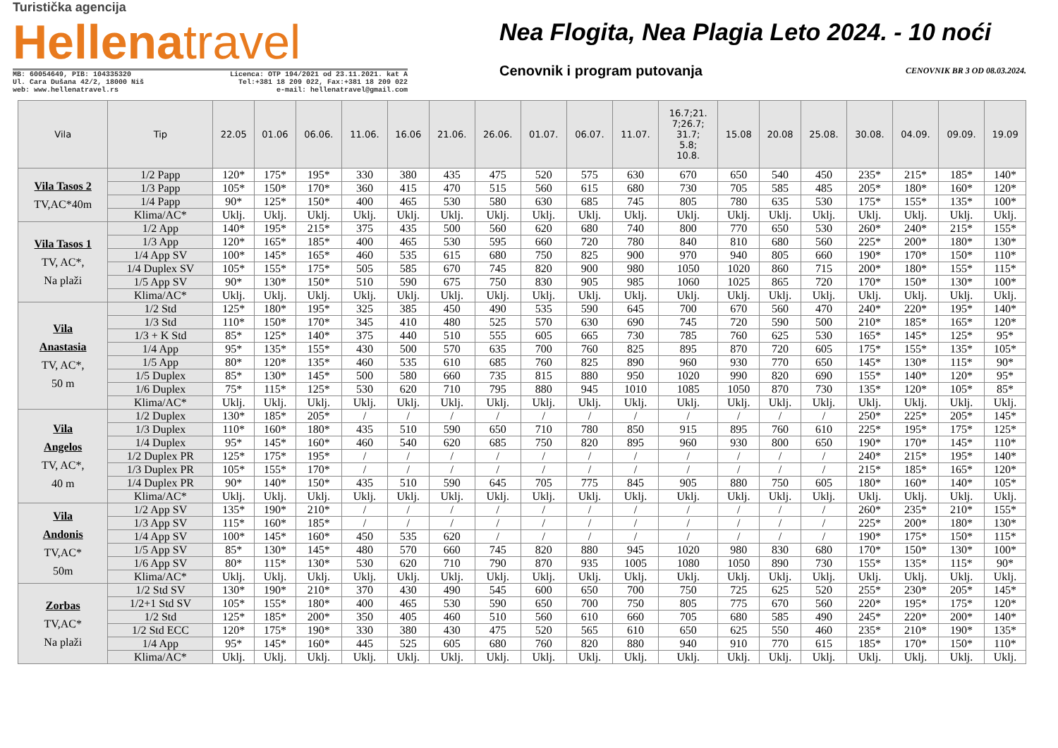Turistička agencija
Hellenatravel
MB: 60054649, PIB: 104335320
Ul. Cara Dušana 42/2, 18000 Niš
web: www.hellenatravel.rs
Licenca: OTP 194/2021 od 23.11.2021. kat A
Tel:+381 18 209 022, Fax:+381 18 209 022
e-mail: hellenatravel@gmail.com
Nea Flogita, Nea Plagia Leto 2024. - 10 noći
Cenovnik i program putovanja CENOVNIK BR 3 OD 08.03.2024.
| Vila | Tip | 22.05 | 01.06 | 06.06. | 11.06. | 16.06 | 21.06. | 26.06. | 01.07. | 06.07. | 11.07. | 16.7;21. 7;26.7; 31.7; 5.8; 10.8. | 15.08 | 20.08 | 25.08. | 30.08. | 04.09. | 09.09. | 19.09 |
| --- | --- | --- | --- | --- | --- | --- | --- | --- | --- | --- | --- | --- | --- | --- | --- | --- | --- | --- | --- |
| Vila Tasos 2 TV,AC*40m | 1/2 Papp | 120* | 175* | 195* | 330 | 380 | 435 | 475 | 520 | 575 | 630 | 670 | 650 | 540 | 450 | 235* | 215* | 185* | 140* |
| | 1/3 Papp | 105* | 150* | 170* | 360 | 415 | 470 | 515 | 560 | 615 | 680 | 730 | 705 | 585 | 485 | 205* | 180* | 160* | 120* |
| | 1/4 Papp | 90* | 125* | 150* | 400 | 465 | 530 | 580 | 630 | 685 | 745 | 805 | 780 | 635 | 530 | 175* | 155* | 135* | 100* |
| | Klima/AC* | Uklj. | Uklj. | Uklj. | Uklj. | Uklj. | Uklj. | Uklj. | Uklj. | Uklj. | Uklj. | Uklj. | Uklj. | Uklj. | Uklj. | Uklj. | Uklj. | Uklj. | Uklj. |
| Vila Tasos 1 TV, AC*, Na plaži | 1/2 App | 140* | 195* | 215* | 375 | 435 | 500 | 560 | 620 | 680 | 740 | 800 | 770 | 650 | 530 | 260* | 240* | 215* | 155* |
| | 1/3 App | 120* | 165* | 185* | 400 | 465 | 530 | 595 | 660 | 720 | 780 | 840 | 810 | 680 | 560 | 225* | 200* | 180* | 130* |
| | 1/4 App SV | 100* | 145* | 165* | 460 | 535 | 615 | 680 | 750 | 825 | 900 | 970 | 940 | 805 | 660 | 190* | 170* | 150* | 110* |
| | 1/4 Duplex SV | 105* | 155* | 175* | 505 | 585 | 670 | 745 | 820 | 900 | 980 | 1050 | 1020 | 860 | 715 | 200* | 180* | 155* | 115* |
| | 1/5 App SV | 90* | 130* | 150* | 510 | 590 | 675 | 750 | 830 | 905 | 985 | 1060 | 1025 | 865 | 720 | 170* | 150* | 130* | 100* |
| | Klima/AC* | Uklj. | Uklj. | Uklj. | Uklj. | Uklj. | Uklj. | Uklj. | Uklj. | Uklj. | Uklj. | Uklj. | Uklj. | Uklj. | Uklj. | Uklj. | Uklj. | Uklj. | Uklj. |
| Vila Anastasia TV, AC*, 50 m | 1/2 Std | 125* | 180* | 195* | 325 | 385 | 450 | 490 | 535 | 590 | 645 | 700 | 670 | 560 | 470 | 240* | 220* | 195* | 140* |
| | 1/3 Std | 110* | 150* | 170* | 345 | 410 | 480 | 525 | 570 | 630 | 690 | 745 | 720 | 590 | 500 | 210* | 185* | 165* | 120* |
| | 1/3 + K Std | 85* | 125* | 140* | 375 | 440 | 510 | 555 | 605 | 665 | 730 | 785 | 760 | 625 | 530 | 165* | 145* | 125* | 95* |
| | 1/4 App | 95* | 135* | 155* | 430 | 500 | 570 | 635 | 700 | 760 | 825 | 895 | 870 | 720 | 605 | 175* | 155* | 135* | 105* |
| | 1/5 App | 80* | 120* | 135* | 460 | 535 | 610 | 685 | 760 | 825 | 890 | 960 | 930 | 770 | 650 | 145* | 130* | 115* | 90* |
| | 1/5 Duplex | 85* | 130* | 145* | 500 | 580 | 660 | 735 | 815 | 880 | 950 | 1020 | 990 | 820 | 690 | 155* | 140* | 120* | 95* |
| | 1/6 Duplex | 75* | 115* | 125* | 530 | 620 | 710 | 795 | 880 | 945 | 1010 | 1085 | 1050 | 870 | 730 | 135* | 120* | 105* | 85* |
| | Klima/AC* | Uklj. | Uklj. | Uklj. | Uklj. | Uklj. | Uklj. | Uklj. | Uklj. | Uklj. | Uklj. | Uklj. | Uklj. | Uklj. | Uklj. | Uklj. | Uklj. | Uklj. | Uklj. |
| Vila Angelos TV, AC*, 40 m | 1/2 Duplex | 130* | 185* | 205* | / | / | / | / | / | / | / | / | / | / | / | 250* | 225* | 205* | 145* |
| | 1/3 Duplex | 110* | 160* | 180* | 435 | 510 | 590 | 650 | 710 | 780 | 850 | 915 | 895 | 760 | 610 | 225* | 195* | 175* | 125* |
| | 1/4 Duplex | 95* | 145* | 160* | 460 | 540 | 620 | 685 | 750 | 820 | 895 | 960 | 930 | 800 | 650 | 190* | 170* | 145* | 110* |
| | 1/2 Duplex PR | 125* | 175* | 195* | / | / | / | / | / | / | / | / | / | / | / | 240* | 215* | 195* | 140* |
| | 1/3 Duplex PR | 105* | 155* | 170* | / | / | / | / | / | / | / | / | / | / | / | 215* | 185* | 165* | 120* |
| | 1/4 Duplex PR | 90* | 140* | 150* | 435 | 510 | 590 | 645 | 705 | 775 | 845 | 905 | 880 | 750 | 605 | 180* | 160* | 140* | 105* |
| | Klima/AC* | Uklj. | Uklj. | Uklj. | Uklj. | Uklj. | Uklj. | Uklj. | Uklj. | Uklj. | Uklj. | Uklj. | Uklj. | Uklj. | Uklj. | Uklj. | Uklj. | Uklj. | Uklj. |
| Vila Andonis TV,AC* 50m | 1/2 App SV | 135* | 190* | 210* | / | / | / | / | / | / | / | / | / | / | / | 260* | 235* | 210* | 155* |
| | 1/3 App SV | 115* | 160* | 185* | / | / | / | / | / | / | / | / | / | / | / | 225* | 200* | 180* | 130* |
| | 1/4 App SV | 100* | 145* | 160* | 450 | 535 | 620 | / | / | / | / | / | / | / | / | 190* | 175* | 150* | 115* |
| | 1/5 App SV | 85* | 130* | 145* | 480 | 570 | 660 | 745 | 820 | 880 | 945 | 1020 | 980 | 830 | 680 | 170* | 150* | 130* | 100* |
| | 1/6 App SV | 80* | 115* | 130* | 530 | 620 | 710 | 790 | 870 | 935 | 1005 | 1080 | 1050 | 890 | 730 | 155* | 135* | 115* | 90* |
| | Klima/AC* | Uklj. | Uklj. | Uklj. | Uklj. | Uklj. | Uklj. | Uklj. | Uklj. | Uklj. | Uklj. | Uklj. | Uklj. | Uklj. | Uklj. | Uklj. | Uklj. | Uklj. | Uklj. |
| Zorbas TV,AC* Na plaži | 1/2 Std SV | 130* | 190* | 210* | 370 | 430 | 490 | 545 | 600 | 650 | 700 | 750 | 725 | 625 | 520 | 255* | 230* | 205* | 145* |
| | 1/2+1 Std SV | 105* | 155* | 180* | 400 | 465 | 530 | 590 | 650 | 700 | 750 | 805 | 775 | 670 | 560 | 220* | 195* | 175* | 120* |
| | 1/2 Std | 125* | 185* | 200* | 350 | 405 | 460 | 510 | 560 | 610 | 660 | 705 | 680 | 585 | 490 | 245* | 220* | 200* | 140* |
| | 1/2 Std ECC | 120* | 175* | 190* | 330 | 380 | 430 | 475 | 520 | 565 | 610 | 650 | 625 | 550 | 460 | 235* | 210* | 190* | 135* |
| | 1/4 App | 95* | 145* | 160* | 445 | 525 | 605 | 680 | 760 | 820 | 880 | 940 | 910 | 770 | 615 | 185* | 170* | 150* | 110* |
| | Klima/AC* | Uklj. | Uklj. | Uklj. | Uklj. | Uklj. | Uklj. | Uklj. | Uklj. | Uklj. | Uklj. | Uklj. | Uklj. | Uklj. | Uklj. | Uklj. | Uklj. | Uklj. | Uklj. |